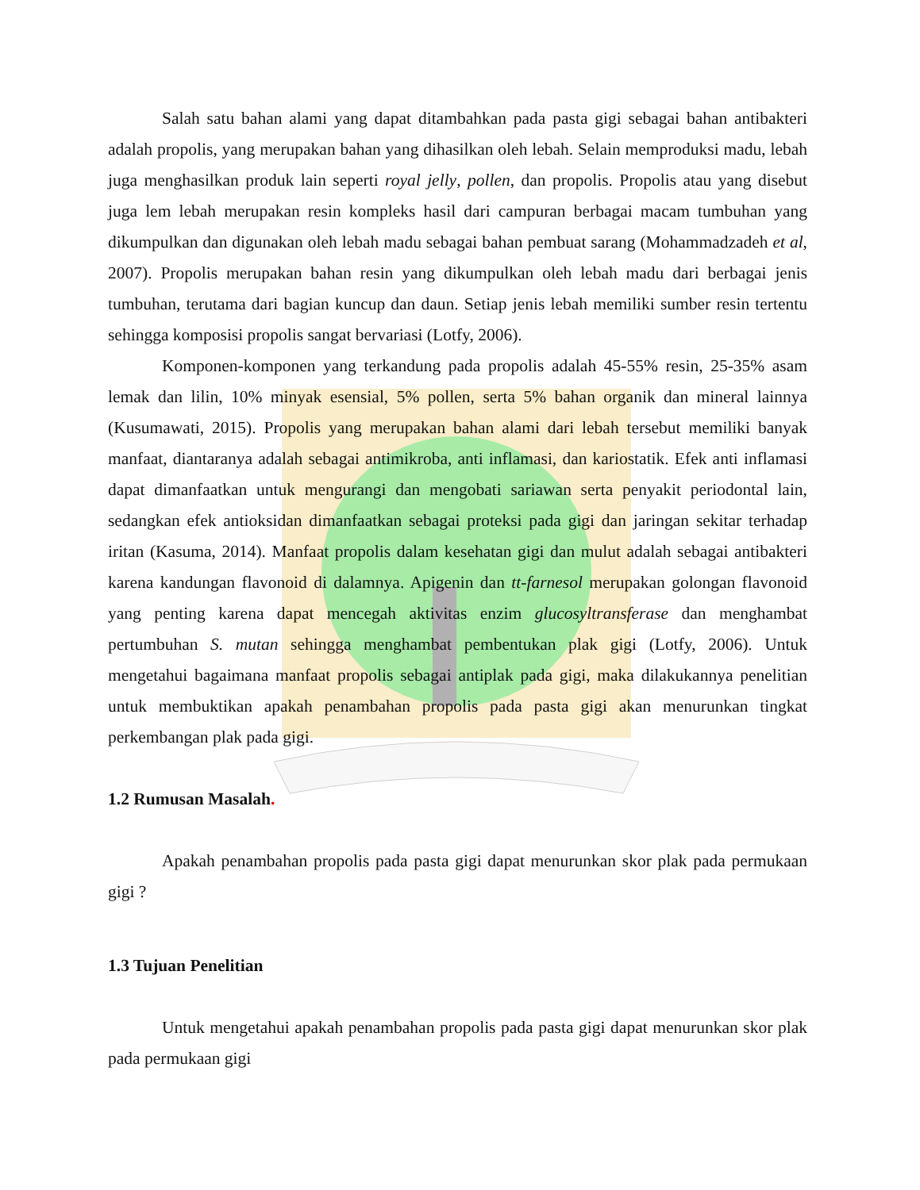Salah satu bahan alami yang dapat ditambahkan pada pasta gigi sebagai bahan antibakteri adalah propolis, yang merupakan bahan yang dihasilkan oleh lebah. Selain memproduksi madu, lebah juga menghasilkan produk lain seperti royal jelly, pollen, dan propolis. Propolis atau yang disebut juga lem lebah merupakan resin kompleks hasil dari campuran berbagai macam tumbuhan yang dikumpulkan dan digunakan oleh lebah madu sebagai bahan pembuat sarang (Mohammadzadeh et al, 2007). Propolis merupakan bahan resin yang dikumpulkan oleh lebah madu dari berbagai jenis tumbuhan, terutama dari bagian kuncup dan daun. Setiap jenis lebah memiliki sumber resin tertentu sehingga komposisi propolis sangat bervariasi (Lotfy, 2006).
Komponen-komponen yang terkandung pada propolis adalah 45-55% resin, 25-35% asam lemak dan lilin, 10% minyak esensial, 5% pollen, serta 5% bahan organik dan mineral lainnya (Kusumawati, 2015). Propolis yang merupakan bahan alami dari lebah tersebut memiliki banyak manfaat, diantaranya adalah sebagai antimikroba, anti inflamasi, dan kariostatik. Efek anti inflamasi dapat dimanfaatkan untuk mengurangi dan mengobati sariawan serta penyakit periodontal lain, sedangkan efek antioksidan dimanfaatkan sebagai proteksi pada gigi dan jaringan sekitar terhadap iritan (Kasuma, 2014). Manfaat propolis dalam kesehatan gigi dan mulut adalah sebagai antibakteri karena kandungan flavonoid di dalamnya. Apigenin dan tt-farnesol merupakan golongan flavonoid yang penting karena dapat mencegah aktivitas enzim glucosyltransferase dan menghambat pertumbuhan S. mutan sehingga menghambat pembentukan plak gigi (Lotfy, 2006). Untuk mengetahui bagaimana manfaat propolis sebagai antiplak pada gigi, maka dilakukannya penelitian untuk membuktikan apakah penambahan propolis pada pasta gigi akan menurunkan tingkat perkembangan plak pada gigi.
1.2 Rumusan Masalah.
Apakah penambahan propolis pada pasta gigi dapat menurunkan skor plak pada permukaan gigi ?
1.3 Tujuan Penelitian
Untuk mengetahui apakah penambahan propolis pada pasta gigi dapat menurunkan skor plak pada permukaan gigi